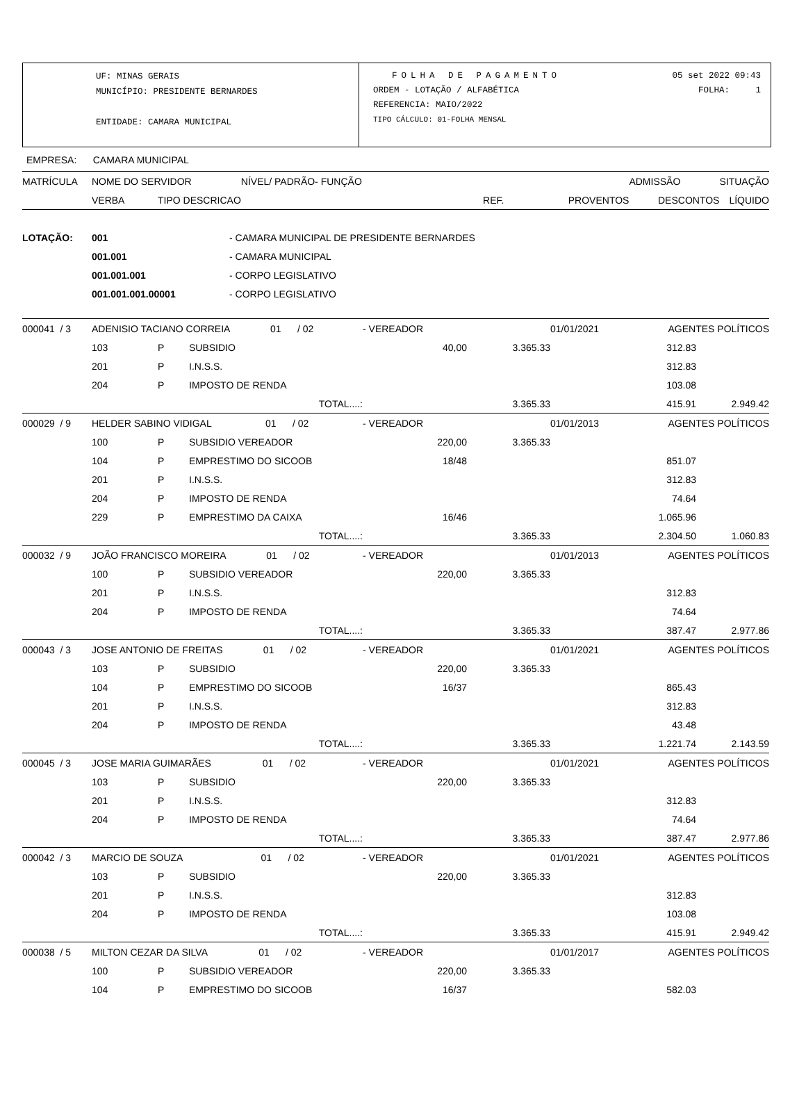UF: MINAS GERAIS
MUNICÍPIO: PRESIDENTE BERNARDES
ENTIDADE: CAMARA MUNICIPAL
FOLHA DE PAGAMENTO
ORDEM - LOTAÇÃO / ALFABÉTICA
REFERENCIA: MAIO/2022
TIPO CÁLCULO: 01-FOLHA MENSAL
05 set 2022 09:43
FOLHA: 1
EMPRESA: CAMARA MUNICIPAL
| MATRÍCULA | NOME DO SERVIDOR | | NÍVEL/ PADRÃO- FUNÇÃO | | ADMISSÃO | SITUAÇÃO |
| --- | --- | --- | --- | --- | --- | --- |
| | VERBA | TIPO DESCRICAO | REF. | PROVENTOS | DESCONTOS | LÍQUIDO |
| LOTAÇÃO: | 001 | - CAMARA MUNICIPAL DE PRESIDENTE BERNARDES |
| | 001.001 | - CAMARA MUNICIPAL |
| | 001.001.001 | - CORPO LEGISLATIVO |
| | 001.001.001.00001 | - CORPO LEGISLATIVO |
| 000041 / 3 | ADENISIO TACIANO CORREIA 01 / 02 | | | - VEREADOR | | 01/01/2021 | AGENTES POLÍTICOS | |
| | 103 | P | SUBSIDIO | 40,00 | 3.365.33 | | 312.83 | |
| | 201 | P | I.N.S.S. | | | 312.83 | | |
| | 204 | P | IMPOSTO DE RENDA | | | 103.08 | | |
| | | | TOTAL....: | | 3.365.33 | 415.91 | | 2.949.42 |
| 000029 / 9 | HELDER SABINO VIDIGAL 01 / 02 | | | - VEREADOR | | 01/01/2013 | AGENTES POLÍTICOS | |
| | 100 | P | SUBSIDIO VEREADOR | 220,00 | 3.365.33 | | | |
| | 104 | P | EMPRESTIMO DO SICOOB | 18/48 | | 851.07 | | |
| | 201 | P | I.N.S.S. | | | 312.83 | | |
| | 204 | P | IMPOSTO DE RENDA | | | 74.64 | | |
| | 229 | P | EMPRESTIMO DA CAIXA | 16/46 | | 1.065.96 | | |
| | | | TOTAL....: | | 3.365.33 | 2.304.50 | | 1.060.83 |
| 000032 / 9 | JOÃO FRANCISCO MOREIRA 01 / 02 | | | - VEREADOR | | 01/01/2013 | AGENTES POLÍTICOS | |
| | 100 | P | SUBSIDIO VEREADOR | 220,00 | 3.365.33 | | | |
| | 201 | P | I.N.S.S. | | | 312.83 | | |
| | 204 | P | IMPOSTO DE RENDA | | | 74.64 | | |
| | | | TOTAL....: | | 3.365.33 | 387.47 | | 2.977.86 |
| 000043 / 3 | JOSE ANTONIO DE FREITAS 01 / 02 | | | - VEREADOR | | 01/01/2021 | AGENTES POLÍTICOS | |
| | 103 | P | SUBSIDIO | 220,00 | 3.365.33 | | | |
| | 104 | P | EMPRESTIMO DO SICOOB | 16/37 | | 865.43 | | |
| | 201 | P | I.N.S.S. | | | 312.83 | | |
| | 204 | P | IMPOSTO DE RENDA | | | 43.48 | | |
| | | | TOTAL....: | | 3.365.33 | 1.221.74 | | 2.143.59 |
| 000045 / 3 | JOSE MARIA GUIMARÃES 01 / 02 | | | - VEREADOR | | 01/01/2021 | AGENTES POLÍTICOS | |
| | 103 | P | SUBSIDIO | 220,00 | 3.365.33 | | | |
| | 201 | P | I.N.S.S. | | | 312.83 | | |
| | 204 | P | IMPOSTO DE RENDA | | | 74.64 | | |
| | | | TOTAL....: | | 3.365.33 | 387.47 | | 2.977.86 |
| 000042 / 3 | MARCIO DE SOUZA 01 / 02 | | | - VEREADOR | | 01/01/2021 | AGENTES POLÍTICOS | |
| | 103 | P | SUBSIDIO | 220,00 | 3.365.33 | | | |
| | 201 | P | I.N.S.S. | | | 312.83 | | |
| | 204 | P | IMPOSTO DE RENDA | | | 103.08 | | |
| | | | TOTAL....: | | 3.365.33 | 415.91 | | 2.949.42 |
| 000038 / 5 | MILTON CEZAR DA SILVA 01 / 02 | | | - VEREADOR | | 01/01/2017 | AGENTES POLÍTICOS | |
| | 100 | P | SUBSIDIO VEREADOR | 220,00 | 3.365.33 | | | |
| | 104 | P | EMPRESTIMO DO SICOOB | 16/37 | | 582.03 | | |